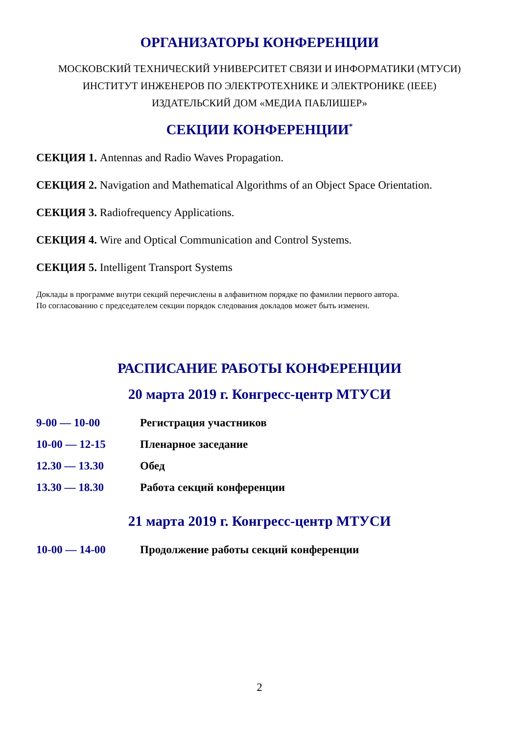ОРГАНИЗАТОРЫ КОНФЕРЕНЦИИ
МОСКОВСКИЙ ТЕХНИЧЕСКИЙ УНИВЕРСИТЕТ СВЯЗИ И ИНФОРМАТИКИ (МТУСИ)
ИНСТИТУТ ИНЖЕНЕРОВ ПО ЭЛЕКТРОТЕХНИКЕ И ЭЛЕКТРОНИКЕ (IEEE)
ИЗДАТЕЛЬСКИЙ ДОМ «МЕДИА ПАБЛИШЕР»
СЕКЦИИ КОНФЕРЕНЦИИ<sup>*</sup>
СЕКЦИЯ 1. Antennas and Radio Waves Propagation.
СЕКЦИЯ 2. Navigation and Mathematical Algorithms of an Object Space Orientation.
СЕКЦИЯ 3. Radiofrequency Applications.
СЕКЦИЯ 4. Wire and Optical Communication and Control Systems.
СЕКЦИЯ 5. Intelligent Transport Systems
Доклады в программе внутри секций перечислены в алфавитном порядке по фамилии первого автора.
По согласованию с председателем секции порядок следования докладов может быть изменен.
РАСПИСАНИЕ РАБОТЫ КОНФЕРЕНЦИИ
20 марта 2019 г. Конгресс-центр МТУСИ
| 9-00 — 10-00 | Регистрация участников |
| 10-00 — 12-15 | Пленарное заседание |
| 12.30 — 13.30 | Обед |
| 13.30 — 18.30 | Работа секций конференции |
21 марта 2019 г. Конгресс-центр МТУСИ
| 10-00 — 14-00 | Продолжение работы секций конференции |
2